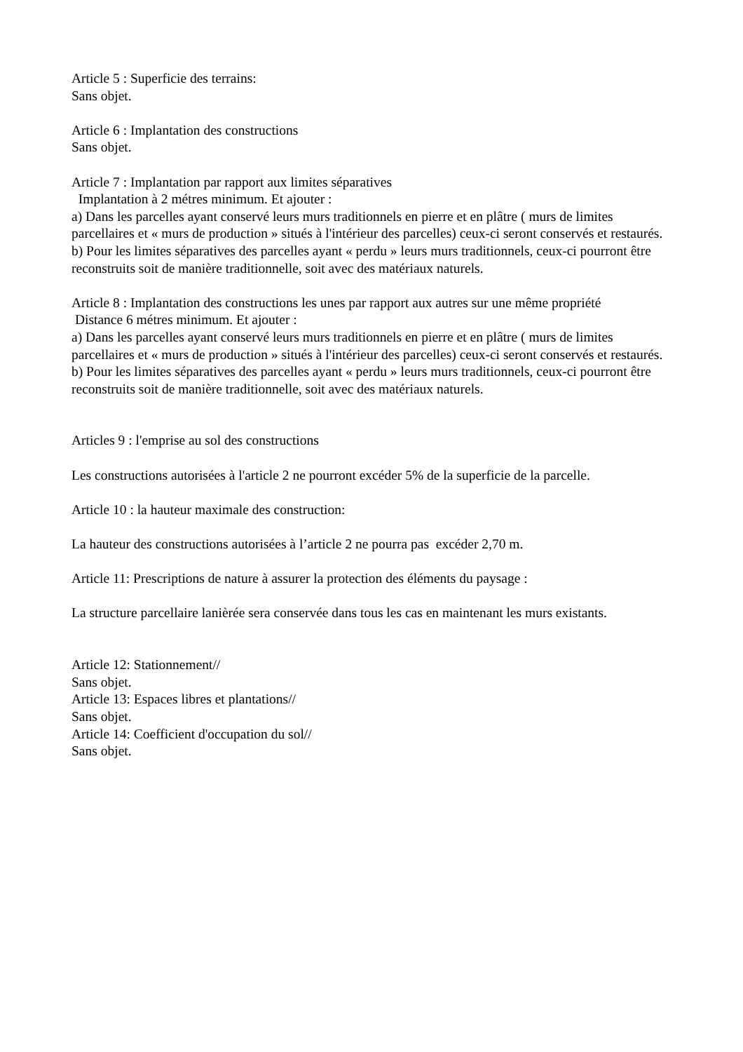Article 5 : Superficie des terrains:
Sans objet.
Article 6 : Implantation des constructions
Sans objet.
Article 7 : Implantation par rapport aux limites séparatives
Implantation à 2 métres minimum. Et ajouter :
a) Dans les parcelles ayant conservé leurs murs traditionnels en pierre et en plâtre ( murs de limites parcellaires et « murs de production » situés à l'intérieur des parcelles) ceux-ci seront conservés et restaurés.
b) Pour les limites séparatives des parcelles ayant « perdu » leurs murs traditionnels, ceux-ci pourront être reconstruits soit de manière traditionnelle, soit avec des matériaux naturels.
Article 8 : Implantation des constructions les unes par rapport aux autres sur une même propriété
Distance 6 métres minimum. Et ajouter :
a) Dans les parcelles ayant conservé leurs murs traditionnels en pierre et en plâtre ( murs de limites parcellaires et « murs de production » situés à l'intérieur des parcelles) ceux-ci seront conservés et restaurés.
b) Pour les limites séparatives des parcelles ayant « perdu » leurs murs traditionnels, ceux-ci pourront être reconstruits soit de manière traditionnelle, soit avec des matériaux naturels.
Articles 9 : l'emprise au sol des constructions
Les constructions autorisées à l'article 2 ne pourront excéder 5% de la superficie de la parcelle.
Article 10 : la hauteur maximale des construction:
La hauteur des constructions autorisées à l’article 2 ne pourra pas excéder 2,70 m.
Article 11: Prescriptions de nature à assurer la protection des éléments du paysage :
La structure parcellaire lanièrée sera conservée dans tous les cas en maintenant les murs existants.
Article 12: Stationnement//
Sans objet.
Article 13: Espaces libres et plantations//
Sans objet.
Article 14: Coefficient d'occupation du sol//
Sans objet.